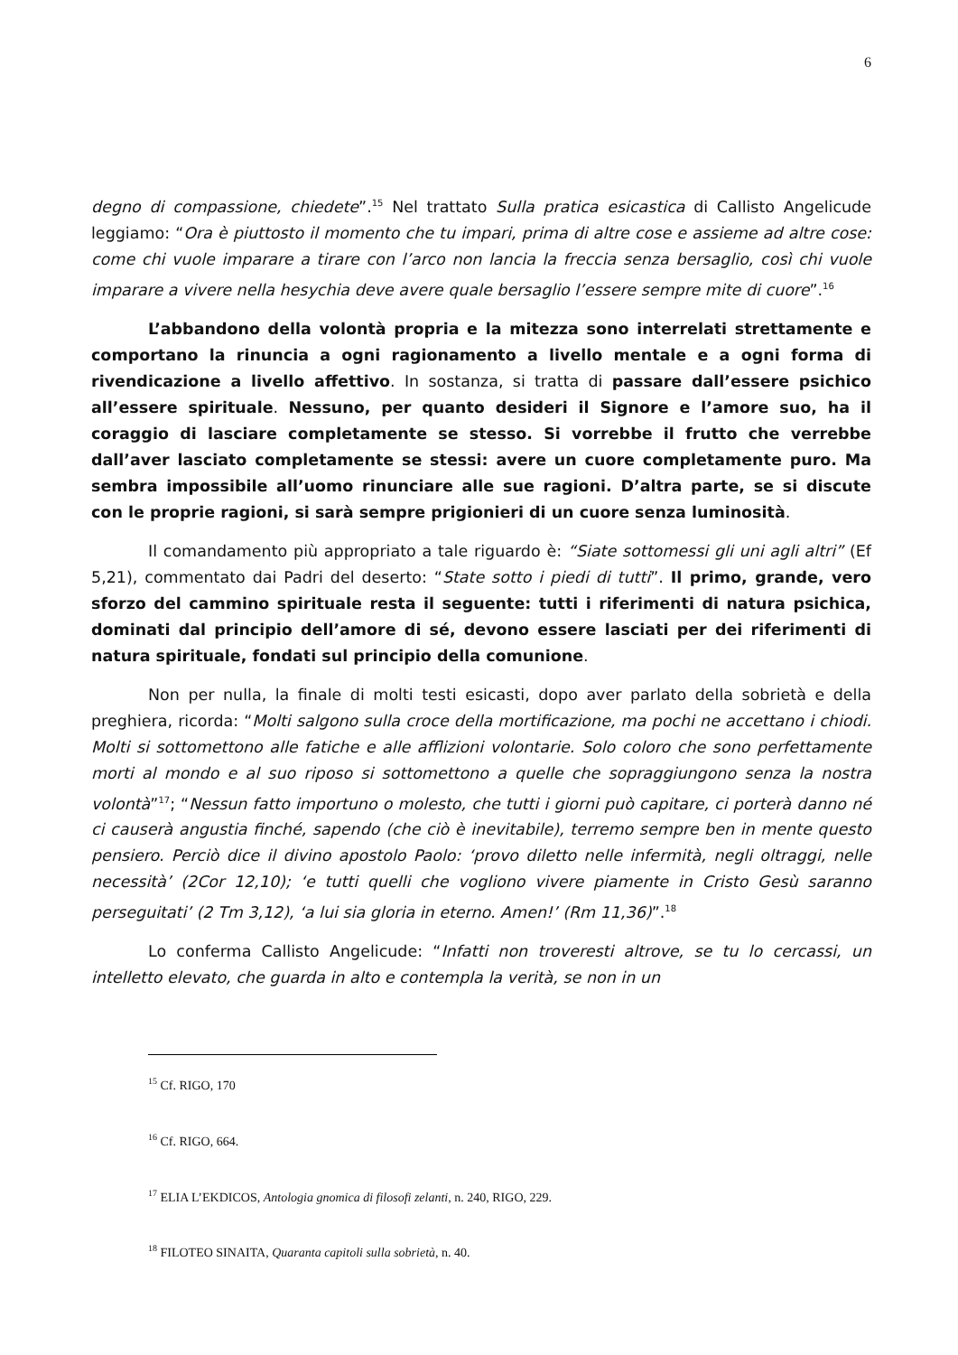6
degno di compassione, chiedete”.<sup>15</sup> Nel trattato Sulla pratica esicastica di Callisto Angelicude leggiamo: “Ora è piuttosto il momento che tu impari, prima di altre cose e assieme ad altre cose: come chi vuole imparare a tirare con l’arco non lancia la freccia senza bersaglio, così chi vuole imparare a vivere nella hesychia deve avere quale bersaglio l’essere sempre mite di cuore”.<sup>16</sup>
L’abbandono della volontà propria e la mitezza sono interrelati strettamente e comportano la rinuncia a ogni ragionamento a livello mentale e a ogni forma di rivendicazione a livello affettivo. In sostanza, si tratta di passare dall’essere psichico all’essere spirituale. Nessuno, per quanto desideri il Signore e l’amore suo, ha il coraggio di lasciare completamente se stesso. Si vorrebbe il frutto che verrebbe dall’aver lasciato completamente se stessi: avere un cuore completamente puro. Ma sembra impossibile all’uomo rinunciare alle sue ragioni. D’altra parte, se si discute con le proprie ragioni, si sarà sempre prigionieri di un cuore senza luminosità.
Il comandamento più appropriato a tale riguardo è: “Siate sottomessi gli uni agli altri” (Ef 5,21), commentato dai Padri del deserto: “State sotto i piedi di tutti”. Il primo, grande, vero sforzo del cammino spirituale resta il seguente: tutti i riferimenti di natura psichica, dominati dal principio dell’amore di sé, devono essere lasciati per dei riferimenti di natura spirituale, fondati sul principio della comunione.
Non per nulla, la finale di molti testi esicasti, dopo aver parlato della sobrietà e della preghiera, ricorda: “Molti salgono sulla croce della mortificazione, ma pochi ne accettano i chiodi. Molti si sottomettono alle fatiche e alle afflizioni volontarie. Solo coloro che sono perfettamente morti al mondo e al suo riposo si sottomettono a quelle che sopraggiungono senza la nostra volontà”<sup>17</sup>; “Nessun fatto importuno o molesto, che tutti i giorni può capitare, ci porterà danno né ci causerà angustia finché, sapendo (che ciò è inevitabile), terremo sempre ben in mente questo pensiero. Perciò dice il divino apostolo Paolo: ‘provo diletto nelle infermità, negli oltraggi, nelle necessità’ (2Cor 12,10); ‘e tutti quelli che vogliono vivere piamente in Cristo Gesù saranno perseguitati’ (2 Tm 3,12), ‘a lui sia gloria in eterno. Amen!’ (Rm 11,36)”.<sup>18</sup>
Lo conferma Callisto Angelicude: “Infatti non troveresti altrove, se tu lo cercassi, un intelletto elevato, che guarda in alto e contempla la verità, se non in un
<sup>15</sup> Cf. RIGO, 170
<sup>16</sup> Cf. RIGO, 664.
<sup>17</sup> ELIA L’EKDICOS, Antologia gnomica di filosofi zelanti, n. 240, RIGO, 229.
<sup>18</sup> FILOTEO SINAITA, Quaranta capitoli sulla sobrietà, n. 40.